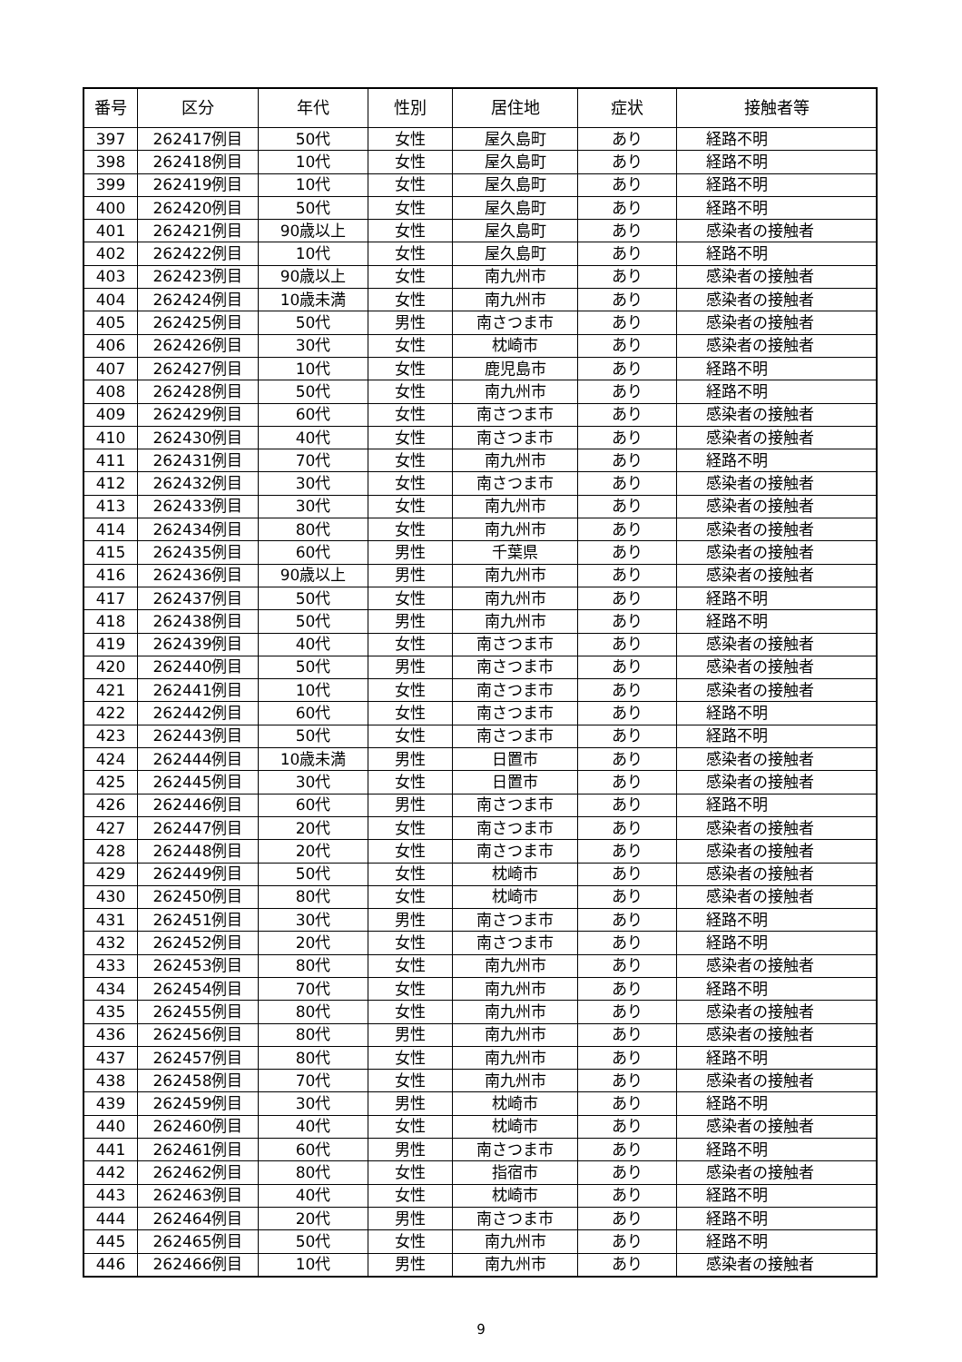| 番号 | 区分 | 年代 | 性別 | 居住地 | 症状 | 接触者等 |
| --- | --- | --- | --- | --- | --- | --- |
| 397 | 262417例目 | 50代 | 女性 | 屋久島町 | あり | 経路不明 |
| 398 | 262418例目 | 10代 | 女性 | 屋久島町 | あり | 経路不明 |
| 399 | 262419例目 | 10代 | 女性 | 屋久島町 | あり | 経路不明 |
| 400 | 262420例目 | 50代 | 女性 | 屋久島町 | あり | 経路不明 |
| 401 | 262421例目 | 90歳以上 | 女性 | 屋久島町 | あり | 感染者の接触者 |
| 402 | 262422例目 | 10代 | 女性 | 屋久島町 | あり | 経路不明 |
| 403 | 262423例目 | 90歳以上 | 女性 | 南九州市 | あり | 感染者の接触者 |
| 404 | 262424例目 | 10歳未満 | 女性 | 南九州市 | あり | 感染者の接触者 |
| 405 | 262425例目 | 50代 | 男性 | 南さつま市 | あり | 感染者の接触者 |
| 406 | 262426例目 | 30代 | 女性 | 枕崎市 | あり | 感染者の接触者 |
| 407 | 262427例目 | 10代 | 女性 | 鹿児島市 | あり | 経路不明 |
| 408 | 262428例目 | 50代 | 女性 | 南九州市 | あり | 経路不明 |
| 409 | 262429例目 | 60代 | 女性 | 南さつま市 | あり | 感染者の接触者 |
| 410 | 262430例目 | 40代 | 女性 | 南さつま市 | あり | 感染者の接触者 |
| 411 | 262431例目 | 70代 | 女性 | 南九州市 | あり | 経路不明 |
| 412 | 262432例目 | 30代 | 女性 | 南さつま市 | あり | 感染者の接触者 |
| 413 | 262433例目 | 30代 | 女性 | 南九州市 | あり | 感染者の接触者 |
| 414 | 262434例目 | 80代 | 女性 | 南九州市 | あり | 感染者の接触者 |
| 415 | 262435例目 | 60代 | 男性 | 千葉県 | あり | 感染者の接触者 |
| 416 | 262436例目 | 90歳以上 | 男性 | 南九州市 | あり | 感染者の接触者 |
| 417 | 262437例目 | 50代 | 女性 | 南九州市 | あり | 経路不明 |
| 418 | 262438例目 | 50代 | 男性 | 南九州市 | あり | 経路不明 |
| 419 | 262439例目 | 40代 | 女性 | 南さつま市 | あり | 感染者の接触者 |
| 420 | 262440例目 | 50代 | 男性 | 南さつま市 | あり | 感染者の接触者 |
| 421 | 262441例目 | 10代 | 女性 | 南さつま市 | あり | 感染者の接触者 |
| 422 | 262442例目 | 60代 | 女性 | 南さつま市 | あり | 経路不明 |
| 423 | 262443例目 | 50代 | 女性 | 南さつま市 | あり | 経路不明 |
| 424 | 262444例目 | 10歳未満 | 男性 | 日置市 | あり | 感染者の接触者 |
| 425 | 262445例目 | 30代 | 女性 | 日置市 | あり | 感染者の接触者 |
| 426 | 262446例目 | 60代 | 男性 | 南さつま市 | あり | 経路不明 |
| 427 | 262447例目 | 20代 | 女性 | 南さつま市 | あり | 感染者の接触者 |
| 428 | 262448例目 | 20代 | 女性 | 南さつま市 | あり | 感染者の接触者 |
| 429 | 262449例目 | 50代 | 女性 | 枕崎市 | あり | 感染者の接触者 |
| 430 | 262450例目 | 80代 | 女性 | 枕崎市 | あり | 感染者の接触者 |
| 431 | 262451例目 | 30代 | 男性 | 南さつま市 | あり | 経路不明 |
| 432 | 262452例目 | 20代 | 女性 | 南さつま市 | あり | 経路不明 |
| 433 | 262453例目 | 80代 | 女性 | 南九州市 | あり | 感染者の接触者 |
| 434 | 262454例目 | 70代 | 女性 | 南九州市 | あり | 経路不明 |
| 435 | 262455例目 | 80代 | 女性 | 南九州市 | あり | 感染者の接触者 |
| 436 | 262456例目 | 80代 | 男性 | 南九州市 | あり | 感染者の接触者 |
| 437 | 262457例目 | 80代 | 女性 | 南九州市 | あり | 経路不明 |
| 438 | 262458例目 | 70代 | 女性 | 南九州市 | あり | 感染者の接触者 |
| 439 | 262459例目 | 30代 | 男性 | 枕崎市 | あり | 経路不明 |
| 440 | 262460例目 | 40代 | 女性 | 枕崎市 | あり | 感染者の接触者 |
| 441 | 262461例目 | 60代 | 男性 | 南さつま市 | あり | 経路不明 |
| 442 | 262462例目 | 80代 | 女性 | 指宿市 | あり | 感染者の接触者 |
| 443 | 262463例目 | 40代 | 女性 | 枕崎市 | あり | 経路不明 |
| 444 | 262464例目 | 20代 | 男性 | 南さつま市 | あり | 経路不明 |
| 445 | 262465例目 | 50代 | 女性 | 南九州市 | あり | 経路不明 |
| 446 | 262466例目 | 10代 | 男性 | 南九州市 | あり | 感染者の接触者 |
9